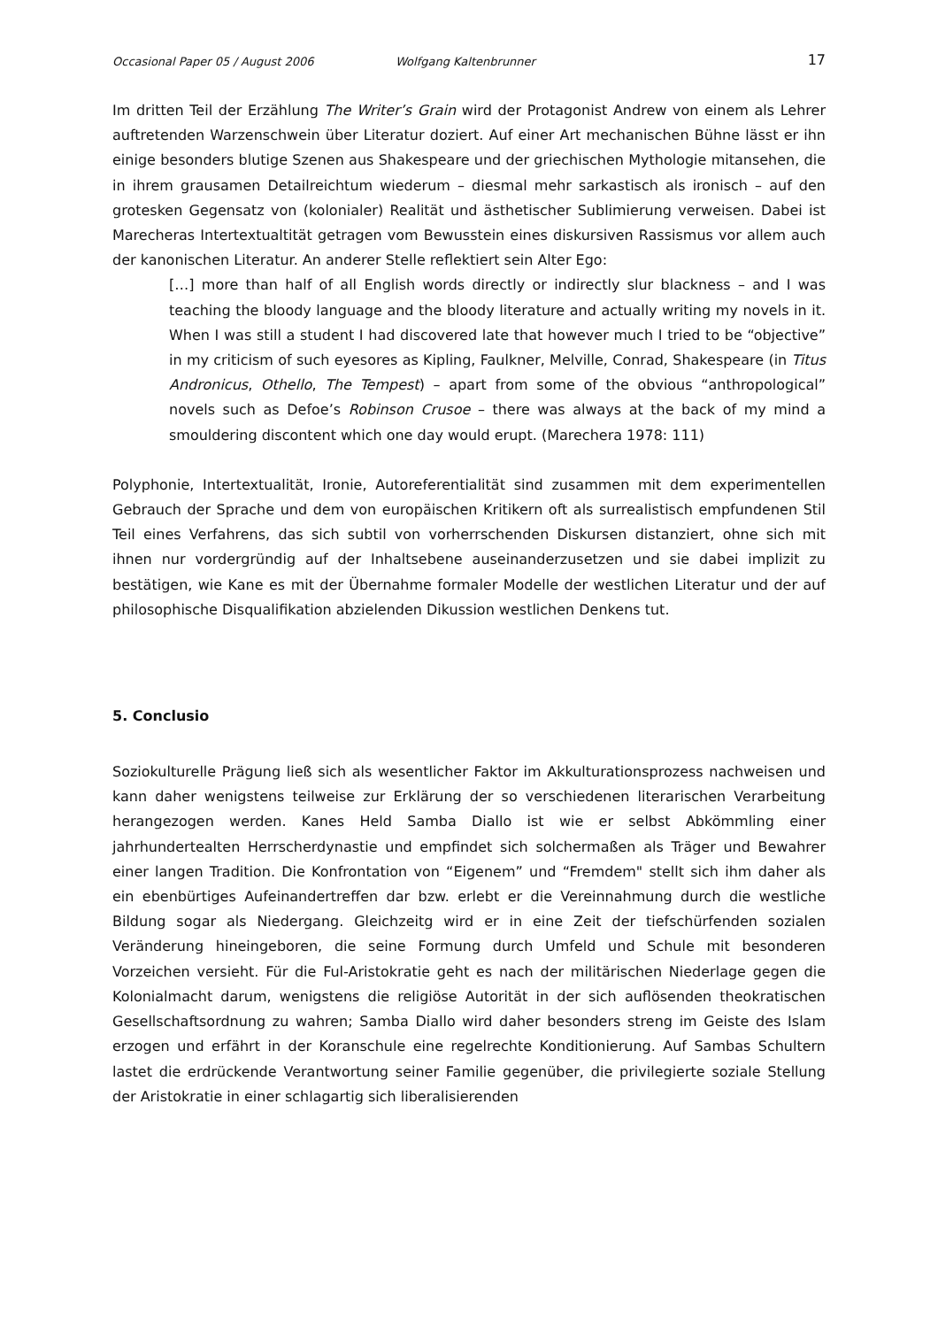Occasional Paper 05 / August 2006 Wolfgang Kaltenbrunner 17
Im dritten Teil der Erzählung The Writer’s Grain wird der Protagonist Andrew von einem als Lehrer auftretenden Warzenschwein über Literatur doziert. Auf einer Art mechanischen Bühne lässt er ihn einige besonders blutige Szenen aus Shakespeare und der griechischen Mythologie mitansehen, die in ihrem grausamen Detailreichtum wiederum – diesmal mehr sarkastisch als ironisch – auf den grotesken Gegensatz von (kolonialer) Realität und ästhetischer Sublimierung verweisen. Dabei ist Marecheras Intertextualtität getragen vom Bewusstein eines diskursiven Rassismus vor allem auch der kanonischen Literatur. An anderer Stelle reflektiert sein Alter Ego:
[…] more than half of all English words directly or indirectly slur blackness – and I was teaching the bloody language and the bloody literature and actually writing my novels in it. When I was still a student I had discovered late that however much I tried to be “objective” in my criticism of such eyesores as Kipling, Faulkner, Melville, Conrad, Shakespeare (in Titus Andronicus, Othello, The Tempest) – apart from some of the obvious “anthropological” novels such as Defoe’s Robinson Crusoe – there was always at the back of my mind a smouldering discontent which one day would erupt. (Marechera 1978: 111)
Polyphonie, Intertextualität, Ironie, Autoreferentialität sind zusammen mit dem experimentellen Gebrauch der Sprache und dem von europäischen Kritikern oft als surrealistisch empfundenen Stil Teil eines Verfahrens, das sich subtil von vorherrschenden Diskursen distanziert, ohne sich mit ihnen nur vordergründig auf der Inhaltsebene auseinanderzusetzen und sie dabei implizit zu bestätigen, wie Kane es mit der Übernahme formaler Modelle der westlichen Literatur und der auf philosophische Disqualifikation abzielenden Dikussion westlichen Denkens tut.
5. Conclusio
Soziokulturelle Prägung ließ sich als wesentlicher Faktor im Akkulturationsprozess nachweisen und kann daher wenigstens teilweise zur Erklärung der so verschiedenen literarischen Verarbeitung herangezogen werden. Kanes Held Samba Diallo ist wie er selbst Abkömmling einer jahrhundertealten Herrscherdynastie und empfindet sich solchermaßen als Träger und Bewahrer einer langen Tradition. Die Konfrontation von “Eigenem” und “Fremdem" stellt sich ihm daher als ein ebenbürtiges Aufeinandertreffen dar bzw. erlebt er die Vereinnahmung durch die westliche Bildung sogar als Niedergang. Gleichzeitg wird er in eine Zeit der tiefschürfenden sozialen Veränderung hineingeboren, die seine Formung durch Umfeld und Schule mit besonderen Vorzeichen versieht. Für die Ful-Aristokratie geht es nach der militärischen Niederlage gegen die Kolonialmacht darum, wenigstens die religiöse Autorität in der sich auflösenden theokratischen Gesellschaftsordnung zu wahren; Samba Diallo wird daher besonders streng im Geiste des Islam erzogen und erfährt in der Koranschule eine regelrechte Konditionierung. Auf Sambas Schultern lastet die erdrückende Verantwortung seiner Familie gegenüber, die privilegierte soziale Stellung der Aristokratie in einer schlagartig sich liberalisierenden